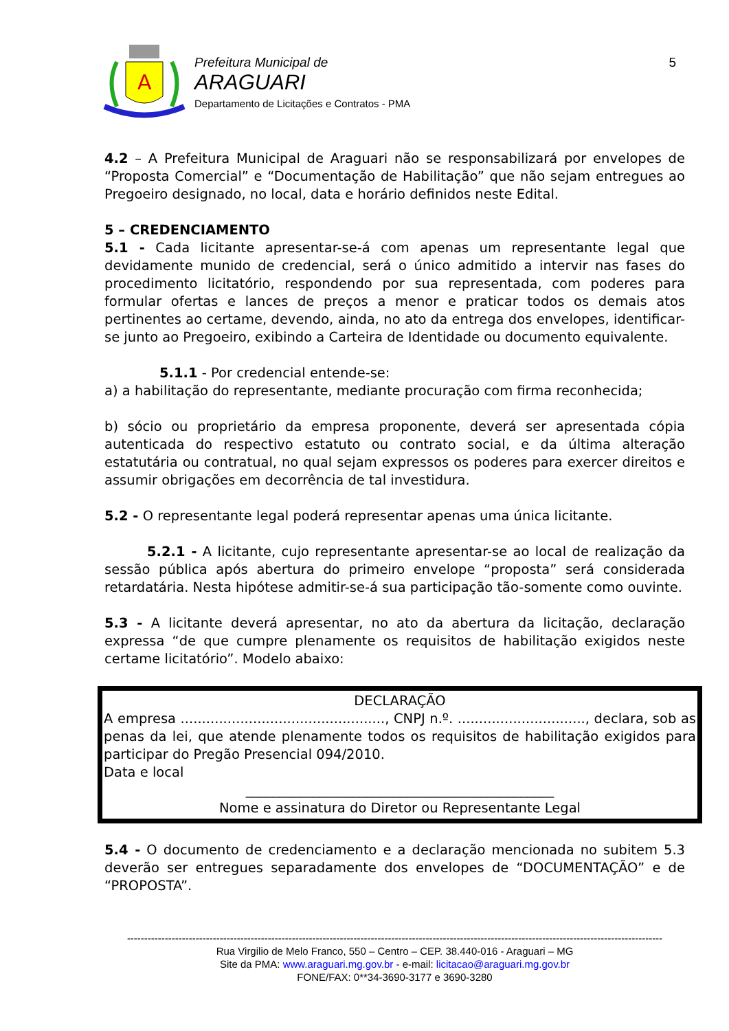A
Prefeitura Municipal de
ARAGUARI
Departamento de Licitações e Contratos - PMA
5
4.2 – A Prefeitura Municipal de Araguari não se responsabilizará por envelopes de “Proposta Comercial” e “Documentação de Habilitação” que não sejam entregues ao Pregoeiro designado, no local, data e horário definidos neste Edital.
5 – CREDENCIAMENTO
5.1 - Cada licitante apresentar-se-á com apenas um representante legal que devidamente munido de credencial, será o único admitido a intervir nas fases do procedimento licitatório, respondendo por sua representada, com poderes para formular ofertas e lances de preços a menor e praticar todos os demais atos pertinentes ao certame, devendo, ainda, no ato da entrega dos envelopes, identificar-se junto ao Pregoeiro, exibindo a Carteira de Identidade ou documento equivalente.
5.1.1 - Por credencial entende-se:
a) a habilitação do representante, mediante procuração com firma reconhecida;
b) sócio ou proprietário da empresa proponente, deverá ser apresentada cópia autenticada do respectivo estatuto ou contrato social, e da última alteração estatutária ou contratual, no qual sejam expressos os poderes para exercer direitos e assumir obrigações em decorrência de tal investidura.
5.2 - O representante legal poderá representar apenas uma única licitante.
5.2.1 - A licitante, cujo representante apresentar-se ao local de realização da sessão pública após abertura do primeiro envelope “proposta” será considerada retardatária. Nesta hipótese admitir-se-á sua participação tão-somente como ouvinte.
5.3 - A licitante deverá apresentar, no ato da abertura da licitação, declaração expressa “de que cumpre plenamente os requisitos de habilitação exigidos neste certame licitatório”. Modelo abaixo:
DECLARAÇÃO
A empresa ................................................, CNPJ n.º. .............................., declara, sob as penas da lei, que atende plenamente todos os requisitos de habilitação exigidos para participar do Pregão Presencial 094/2010.
Data e local
______________________________________________
Nome e assinatura do Diretor ou Representante Legal
5.4 - O documento de credenciamento e a declaração mencionada no subitem 5.3 deverão ser entregues separadamente dos envelopes de “DOCUMENTAÇÃO” e de “PROPOSTA”.
------------------------------------------------------------------------------------------------------------------------------------------------------------
Rua Virgilio de Melo Franco, 550 – Centro – CEP. 38.440-016 - Araguari – MG
Site da PMA: www.araguari.mg.gov.br - e-mail: licitacao@araguari.mg.gov.br
FONE/FAX: 0**34-3690-3177 e 3690-3280